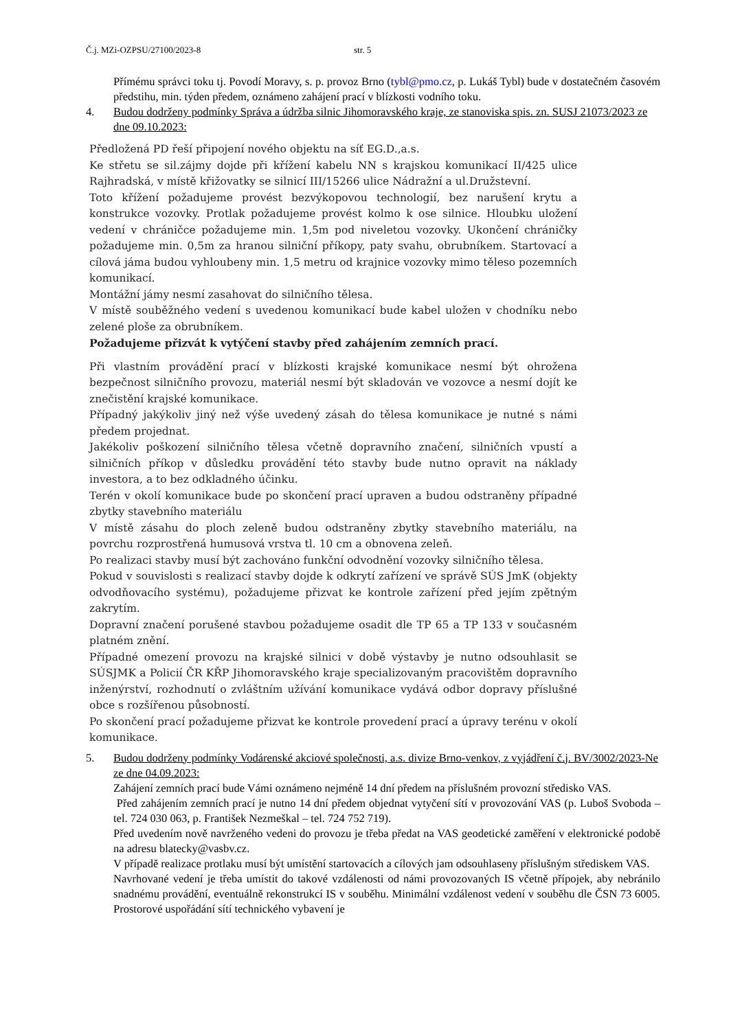Č.j. MZi-OZPSU/27100/2023-8 str. 5
Přímému správci toku tj. Povodí Moravy, s. p. provoz Brno (tybl@pmo.cz, p. Lukáš Tybl) bude v dostatečném časovém předstihu, min. týden předem, oznámeno zahájení prací v blízkosti vodního toku.
4. Budou dodrženy podmínky Správa a údržba silnic Jihomoravského kraje, ze stanoviska spis. zn. SUSJ 21073/2023 ze dne 09.10.2023:
Předložená PD řeší připojení nového objektu na síť EG.D.,a.s.
Ke střetu se sil.zájmy dojde při křížení kabelu NN s krajskou komunikací II/425 ulice Rajhradská, v místě křižovatky se silnicí III/15266 ulice Nádražní a ul.Družstevní.
Toto křížení požadujeme provést bezvýkopovou technologií, bez narušení krytu a konstrukce vozovky. Protlak požadujeme provést kolmo k ose silnice. Hloubku uložení vedení v chráničce požadujeme min. 1,5m pod niveletou vozovky. Ukončení chráničky požadujeme min. 0,5m za hranou silniční příkopy, paty svahu, obrubníkem. Startovací a cílová jáma budou vyhloubeny min. 1,5 metru od krajnice vozovky mimo těleso pozemních komunikací.
Montážní jámy nesmí zasahovat do silničního tělesa.
V místě souběžného vedení s uvedenou komunikací bude kabel uložen v chodníku nebo zelené ploše za obrubníkem.
Požadujeme přizvát k vytýčení stavby před zahájením zemních prací.
Při vlastním provádění prací v blízkosti krajské komunikace nesmí být ohrožena bezpečnost silničního provozu, materiál nesmí být skladován ve vozovce a nesmí dojít ke znečistění krajské komunikace.
Případný jakýkoliv jiný než výše uvedený zásah do tělesa komunikace je nutné s námi předem projednat.
Jakékoliv poškození silničního tělesa včetně dopravního značení, silničních vpustí a silničních příkop v důsledku provádění této stavby bude nutno opravit na náklady investora, a to bez odkladného účinku.
Terén v okolí komunikace bude po skončení prací upraven a budou odstraněny případné zbytky stavebního materiálu
V místě zásahu do ploch zeleně budou odstraněny zbytky stavebního materiálu, na povrchu rozprostřená humusová vrstva tl. 10 cm a obnovena zeleň.
Po realizaci stavby musí být zachováno funkční odvodnění vozovky silničního tělesa.
Pokud v souvislosti s realizací stavby dojde k odkrytí zařízení ve správě SÚS JmK (objekty odvodňovacího systému), požadujeme přizvat ke kontrole zařízení před jejím zpětným zakrytím.
Dopravní značení porušené stavbou požadujeme osadit dle TP 65 a TP 133 v současném platném znění.
Případné omezení provozu na krajské silnici v době výstavby je nutno odsouhlasit se SÚSJMK a Policií ČR KŘP Jihomoravského kraje specializovaným pracovištěm dopravního inženýrství, rozhodnutí o zvláštním užívání komunikace vydává odbor dopravy příslušné obce s rozšířenou působností.
Po skončení prací požadujeme přizvat ke kontrole provedení prací a úpravy terénu v okolí komunikace.
5. Budou dodrženy podmínky Vodárenské akciové společnosti, a.s. divize Brno-venkov, z vyjádření č.j. BV/3002/2023-Ne ze dne 04.09.2023:
Zahájení zemních prací bude Vámi oznámeno nejméně 14 dní předem na příslušném provozní středisko VAS.
Před zahájením zemních prací je nutno 14 dní předem objednat vytyčení sítí v provozování VAS (p. Luboš Svoboda – tel. 724 030 063, p. František Nezmeškal – tel. 724 752 719).
Před uvedením nově navrženého vedeni do provozu je třeba předat na VAS geodetické zaměření v elektronické podobě na adresu blatecky@vasbv.cz.
V případě realizace protlaku musí být umístění startovacích a cílových jam odsouhlaseny příslušným střediskem VAS.
Navrhované vedení je třeba umístit do takové vzdálenosti od námi provozovaných IS včetně přípojek, aby nebránilo snadnému provádění, eventuálně rekonstrukcí IS v souběhu. Minimální vzdálenost vedení v souběhu dle ČSN 73 6005. Prostorové uspořádání sítí technického vybavení je